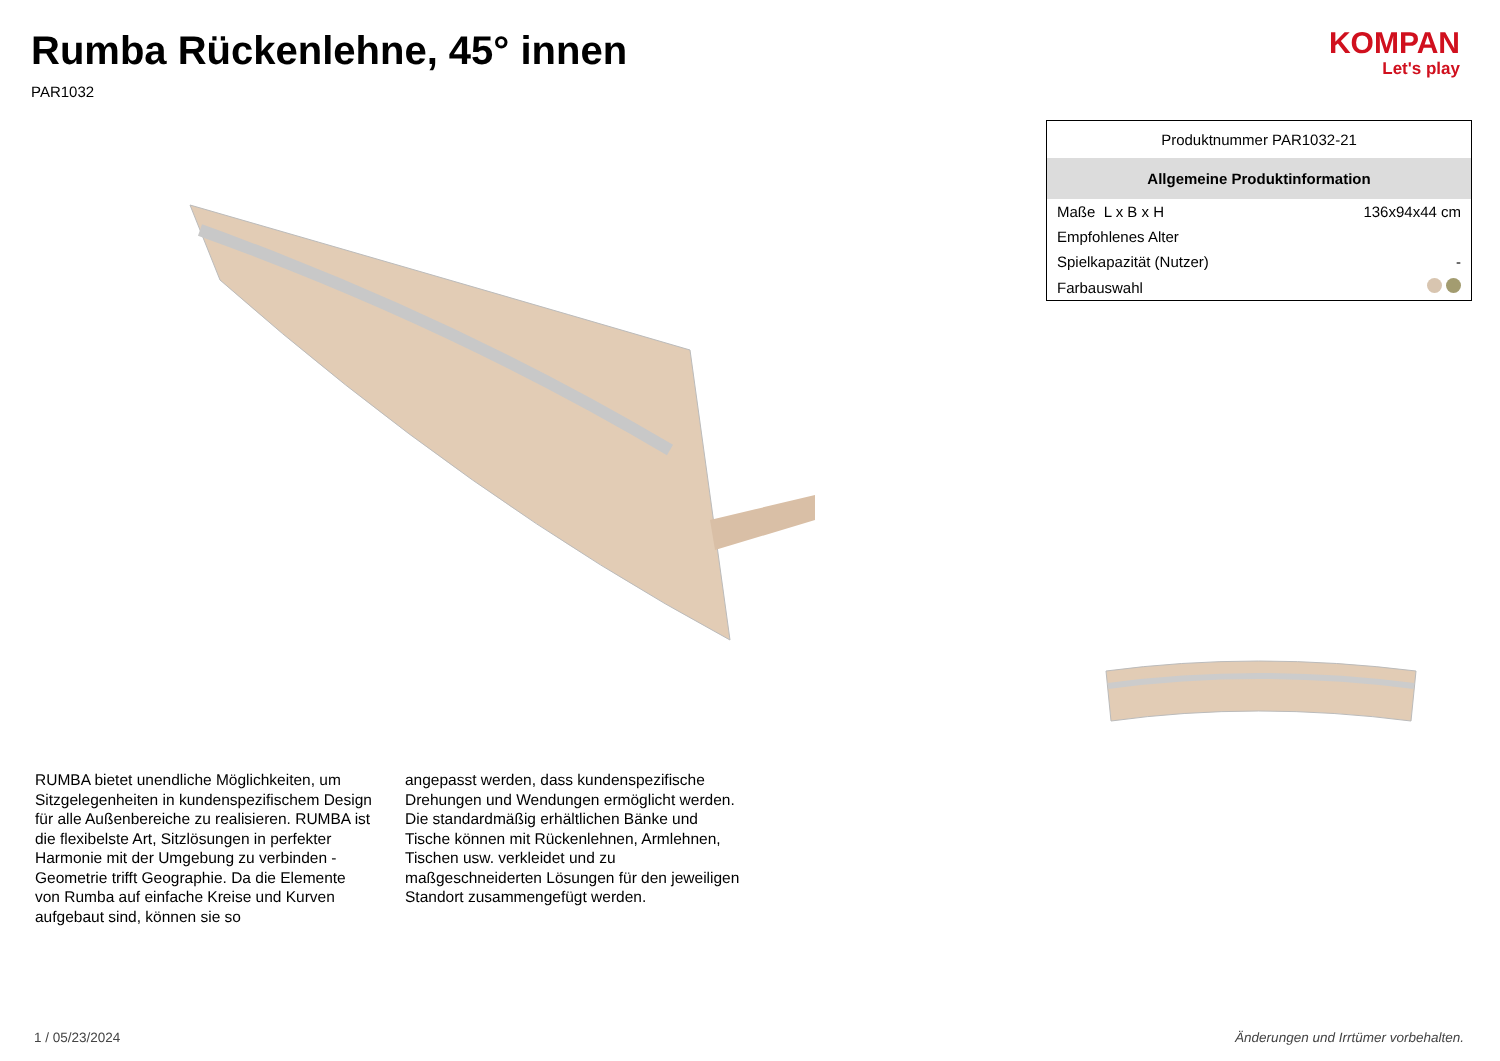Rumba Rückenlehne, 45° innen
PAR1032
KOMPAN
Let's play
RUMBA bietet unendliche Möglichkeiten, um Sitzgelegenheiten in kundenspezifischem Design für alle Außenbereiche zu realisieren. RUMBA ist die flexibelste Art, Sitzlösungen in perfekter Harmonie mit der Umgebung zu verbinden - Geometrie trifft Geographie. Da die Elemente von Rumba auf einfache Kreise und Kurven aufgebaut sind, können sie so
angepasst werden, dass kundenspezifische Drehungen und Wendungen ermöglicht werden. Die standardmäßig erhältlichen Bänke und Tische können mit Rückenlehnen, Armlehnen, Tischen usw. verkleidet und zu maßgeschneiderten Lösungen für den jeweiligen Standort zusammengefügt werden.
| Produktnummer PAR1032-21 | |
| Allgemeine Produktinformation | |
| Maße L x B x H | 136x94x44 cm |
| Empfohlenes Alter | |
| Spielkapazität (Nutzer) | - |
| Farbauswahl | |
1 / 05/23/2024 Änderungen und Irrtümer vorbehalten.